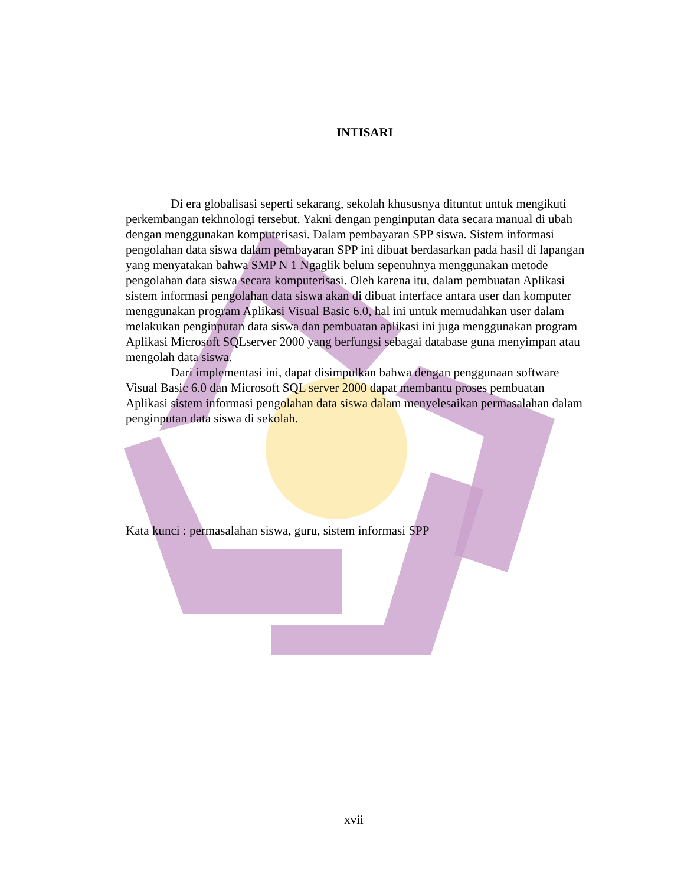INTISARI
Di era globalisasi seperti sekarang, sekolah khususnya dituntut untuk mengikuti perkembangan tekhnologi tersebut. Yakni dengan penginputan data secara manual di ubah dengan menggunakan komputerisasi. Dalam pembayaran SPP siswa. Sistem informasi pengolahan data siswa dalam pembayaran SPP ini dibuat berdasarkan pada hasil di lapangan yang menyatakan bahwa SMP N 1 Ngaglik belum sepenuhnya menggunakan metode pengolahan data siswa secara komputerisasi. Oleh karena itu, dalam pembuatan Aplikasi sistem informasi pengolahan data siswa akan di dibuat interface antara user dan komputer menggunakan program Aplikasi Visual Basic 6.0, hal ini untuk memudahkan user dalam melakukan penginputan data siswa dan pembuatan aplikasi ini juga menggunakan program Aplikasi Microsoft SQLserver 2000 yang berfungsi sebagai database guna menyimpan atau mengolah data siswa.
Dari implementasi ini, dapat disimpulkan bahwa dengan penggunaan software Visual Basic 6.0 dan Microsoft SQL server 2000 dapat membantu proses pembuatan Aplikasi sistem informasi pengolahan data siswa dalam menyelesaikan permasalahan dalam penginputan data siswa di sekolah.
Kata kunci : permasalahan siswa, guru, sistem informasi SPP
xvii